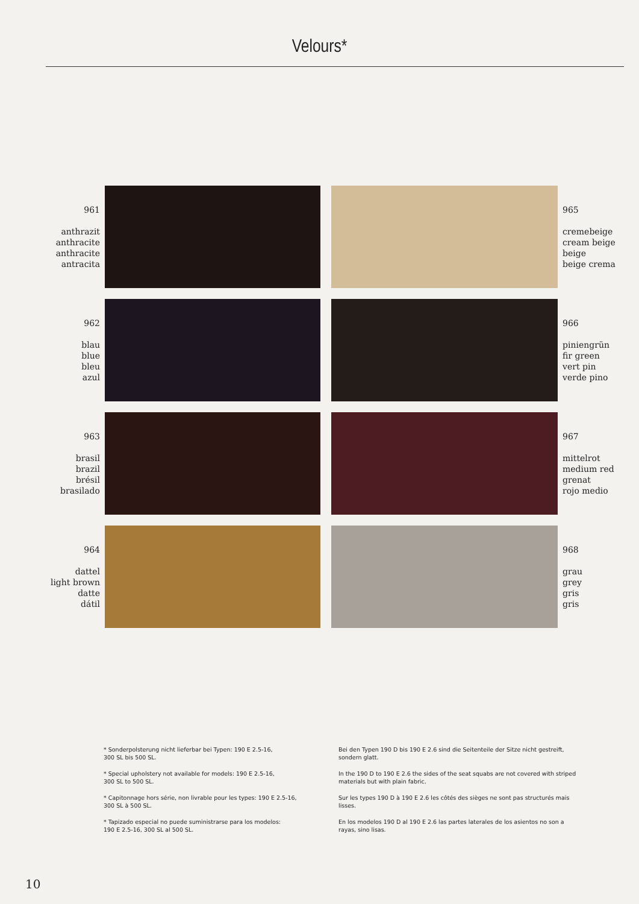Velours*
961
anthrazit
anthracite
anthracite
antracita
965
cremebeige
cream beige
beige
beige crema
962
blau
blue
bleu
azul
966
piniengrün
fir green
vert pin
verde pino
963
brasil
brazil
brésil
brasilado
967
mittelrot
medium red
grenat
rojo medio
964
dattel
light brown
datte
dátil
968
grau
grey
gris
gris
* Sonderpolsterung nicht lieferbar bei Typen: 190 E 2.5-16,
300 SL bis 500 SL.
* Special upholstery not available for models: 190 E 2.5-16,
300 SL to 500 SL.
* Capitonnage hors série, non livrable pour les types: 190 E 2.5-16,
300 SL à 500 SL.
* Tapizado especial no puede suministrarse para los modelos:
190 E 2.5-16, 300 SL al 500 SL.
Bei den Typen 190 D bis 190 E 2.6 sind die Seitenteile der Sitze nicht gestreift, sondern glatt.
In the 190 D to 190 E 2.6 the sides of the seat squabs are not covered with striped materials but with plain fabric.
Sur les types 190 D à 190 E 2.6 les côtés des sièges ne sont pas structurés mais lisses.
En los modelos 190 D al 190 E 2.6 las partes laterales de los asientos no son a rayas, sino lisas.
10